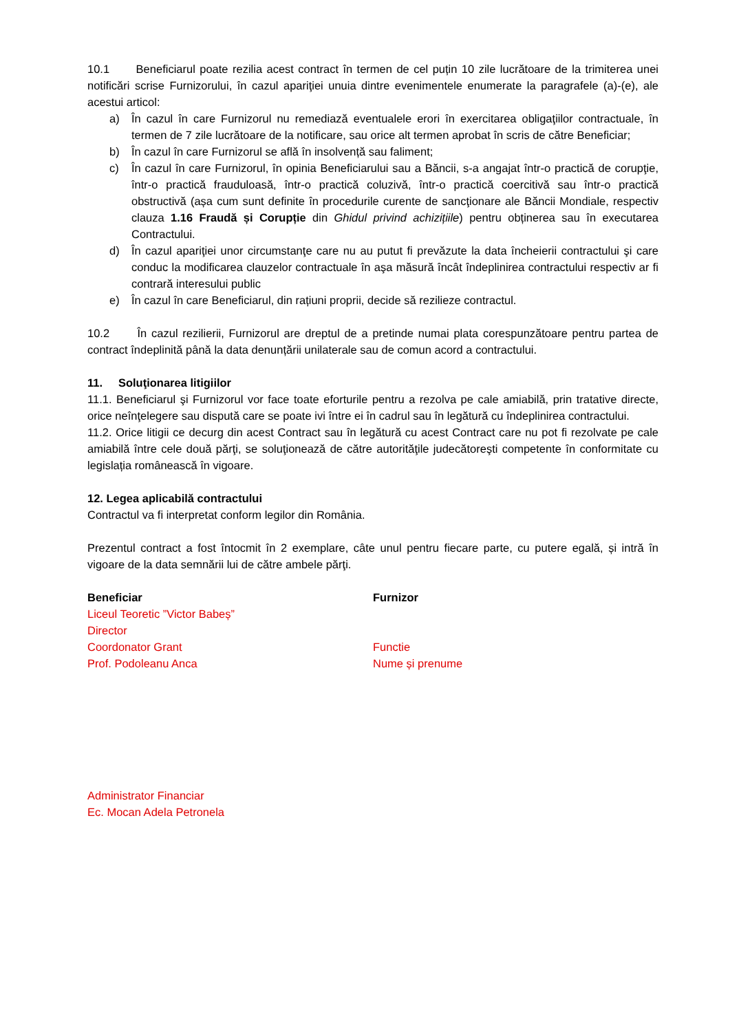10.1 Beneficiarul poate rezilia acest contract în termen de cel puțin 10 zile lucrătoare de la trimiterea unei notificări scrise Furnizorului, în cazul apariţiei unuia dintre evenimentele enumerate la paragrafele (a)-(e), ale acestui articol:
a) În cazul în care Furnizorul nu remediază eventualele erori în exercitarea obligaţiilor contractuale, în termen de 7 zile lucrătoare de la notificare, sau orice alt termen aprobat în scris de către Beneficiar;
b) În cazul în care Furnizorul se află în insolvență sau faliment;
c) În cazul în care Furnizorul, în opinia Beneficiarului sau a Băncii, s-a angajat într-o practică de corupţie, într-o practică frauduloasă, într-o practică coluzivă, într-o practică coercitivă sau într-o practică obstructivă (așa cum sunt definite în procedurile curente de sancţionare ale Băncii Mondiale, respectiv clauza 1.16 Fraudă și Corupție din Ghidul privind achizițiile) pentru obținerea sau în executarea Contractului.
d) În cazul apariţiei unor circumstanţe care nu au putut fi prevăzute la data încheierii contractului şi care conduc la modificarea clauzelor contractuale în aşa măsură încât îndeplinirea contractului respectiv ar fi contrară interesului public
e) În cazul în care Beneficiarul, din rațiuni proprii, decide să rezilieze contractul.
10.2 În cazul rezilierii, Furnizorul are dreptul de a pretinde numai plata corespunzătoare pentru partea de contract îndeplinită până la data denunțării unilaterale sau de comun acord a contractului.
11. Soluţionarea litigiilor
11.1. Beneficiarul şi Furnizorul vor face toate eforturile pentru a rezolva pe cale amiabilă, prin tratative directe, orice neînţelegere sau dispută care se poate ivi între ei în cadrul sau în legătură cu îndeplinirea contractului.
11.2. Orice litigii ce decurg din acest Contract sau în legătură cu acest Contract care nu pot fi rezolvate pe cale amiabilă între cele două părţi, se soluţionează de către autorităţile judecătoreşti competente în conformitate cu legislația românească în vigoare.
12. Legea aplicabilă contractului
Contractul va fi interpretat conform legilor din România.
Prezentul contract a fost întocmit în 2 exemplare, câte unul pentru fiecare parte, cu putere egală, și intră în vigoare de la data semnării lui de către ambele părţi.
Beneficiar
Liceul Teoretic ”Victor Babeș”
Director
Coordonator Grant
Prof. Podoleanu Anca
Furnizor
Functie
Nume și prenume
Administrator Financiar
Ec. Mocan Adela Petronela